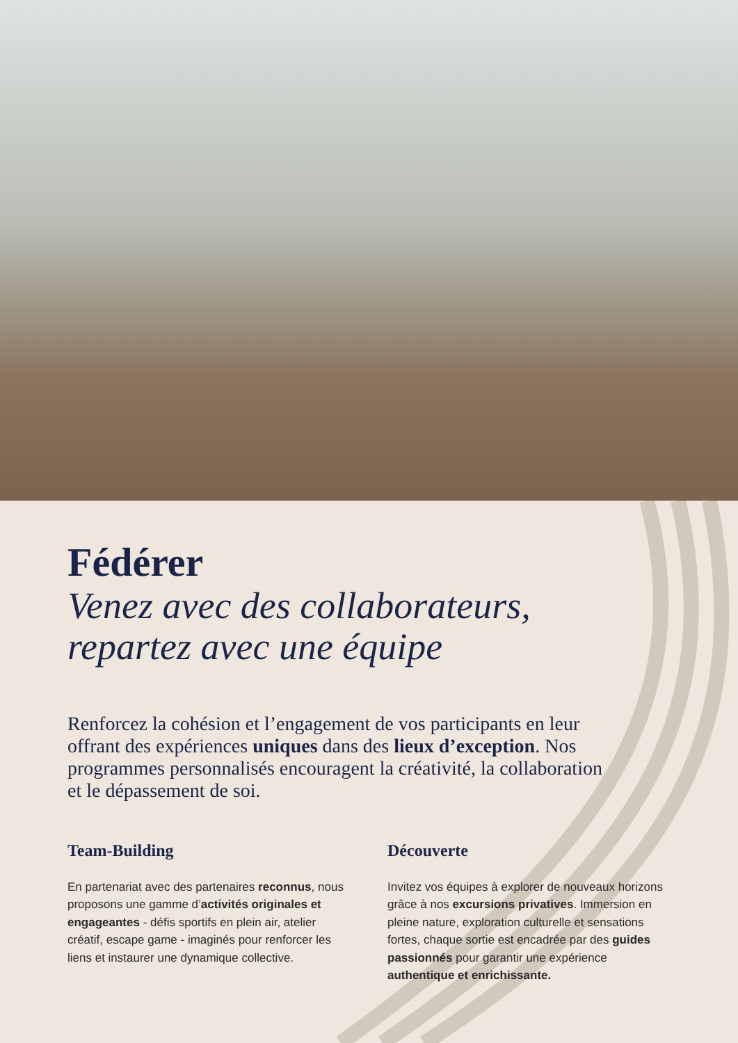Fédérer
Venez avec des collaborateurs,
repartez avec une équipe
Renforcez la cohésion et l’engagement de vos participants en leur offrant des expériences uniques dans des lieux d’exception. Nos programmes personnalisés encouragent la créativité, la collaboration et le dépassement de soi.
Team-Building
En partenariat avec des partenaires reconnus, nous proposons une gamme d’activités originales et engageantes - défis sportifs en plein air, atelier créatif, escape game - imaginés pour renforcer les liens et instaurer une dynamique collective.
Découverte
Invitez vos équipes à explorer de nouveaux horizons grâce à nos excursions privatives. Immersion en pleine nature, exploration culturelle et sensations fortes, chaque sortie est encadrée par des guides passionnés pour garantir une expérience authentique et enrichissante.